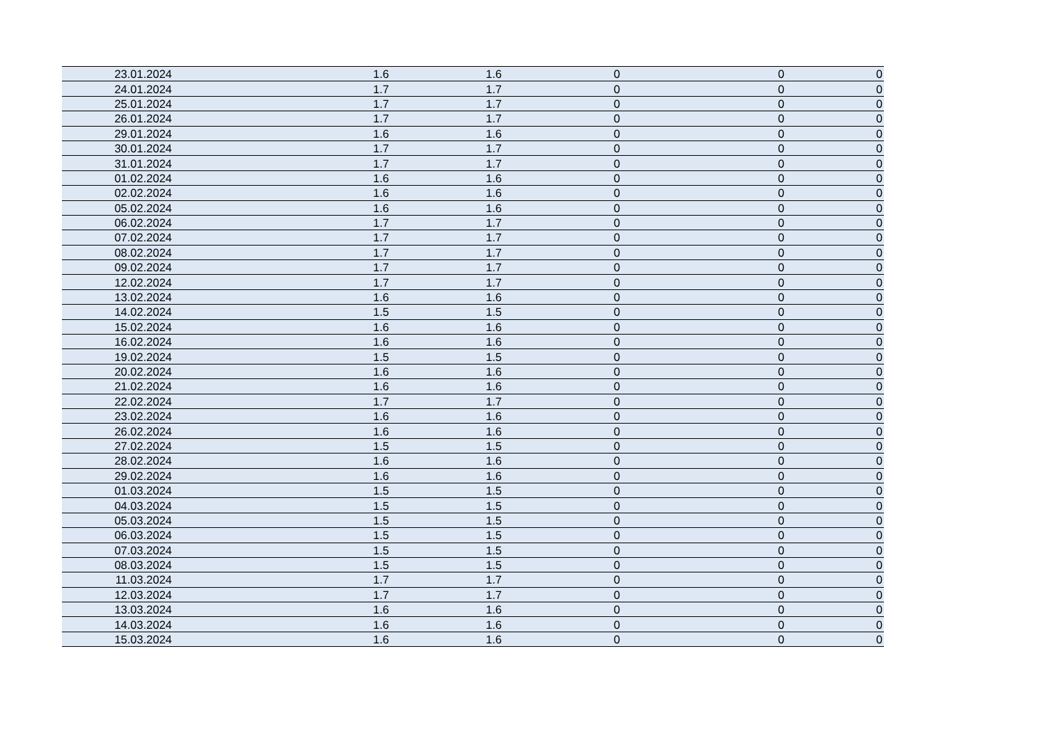| 23.01.2024 | 1.6 | 1.6 | 0 | 0 | 0 |
| 24.01.2024 | 1.7 | 1.7 | 0 | 0 | 0 |
| 25.01.2024 | 1.7 | 1.7 | 0 | 0 | 0 |
| 26.01.2024 | 1.7 | 1.7 | 0 | 0 | 0 |
| 29.01.2024 | 1.6 | 1.6 | 0 | 0 | 0 |
| 30.01.2024 | 1.7 | 1.7 | 0 | 0 | 0 |
| 31.01.2024 | 1.7 | 1.7 | 0 | 0 | 0 |
| 01.02.2024 | 1.6 | 1.6 | 0 | 0 | 0 |
| 02.02.2024 | 1.6 | 1.6 | 0 | 0 | 0 |
| 05.02.2024 | 1.6 | 1.6 | 0 | 0 | 0 |
| 06.02.2024 | 1.7 | 1.7 | 0 | 0 | 0 |
| 07.02.2024 | 1.7 | 1.7 | 0 | 0 | 0 |
| 08.02.2024 | 1.7 | 1.7 | 0 | 0 | 0 |
| 09.02.2024 | 1.7 | 1.7 | 0 | 0 | 0 |
| 12.02.2024 | 1.7 | 1.7 | 0 | 0 | 0 |
| 13.02.2024 | 1.6 | 1.6 | 0 | 0 | 0 |
| 14.02.2024 | 1.5 | 1.5 | 0 | 0 | 0 |
| 15.02.2024 | 1.6 | 1.6 | 0 | 0 | 0 |
| 16.02.2024 | 1.6 | 1.6 | 0 | 0 | 0 |
| 19.02.2024 | 1.5 | 1.5 | 0 | 0 | 0 |
| 20.02.2024 | 1.6 | 1.6 | 0 | 0 | 0 |
| 21.02.2024 | 1.6 | 1.6 | 0 | 0 | 0 |
| 22.02.2024 | 1.7 | 1.7 | 0 | 0 | 0 |
| 23.02.2024 | 1.6 | 1.6 | 0 | 0 | 0 |
| 26.02.2024 | 1.6 | 1.6 | 0 | 0 | 0 |
| 27.02.2024 | 1.5 | 1.5 | 0 | 0 | 0 |
| 28.02.2024 | 1.6 | 1.6 | 0 | 0 | 0 |
| 29.02.2024 | 1.6 | 1.6 | 0 | 0 | 0 |
| 01.03.2024 | 1.5 | 1.5 | 0 | 0 | 0 |
| 04.03.2024 | 1.5 | 1.5 | 0 | 0 | 0 |
| 05.03.2024 | 1.5 | 1.5 | 0 | 0 | 0 |
| 06.03.2024 | 1.5 | 1.5 | 0 | 0 | 0 |
| 07.03.2024 | 1.5 | 1.5 | 0 | 0 | 0 |
| 08.03.2024 | 1.5 | 1.5 | 0 | 0 | 0 |
| 11.03.2024 | 1.7 | 1.7 | 0 | 0 | 0 |
| 12.03.2024 | 1.7 | 1.7 | 0 | 0 | 0 |
| 13.03.2024 | 1.6 | 1.6 | 0 | 0 | 0 |
| 14.03.2024 | 1.6 | 1.6 | 0 | 0 | 0 |
| 15.03.2024 | 1.6 | 1.6 | 0 | 0 | 0 |